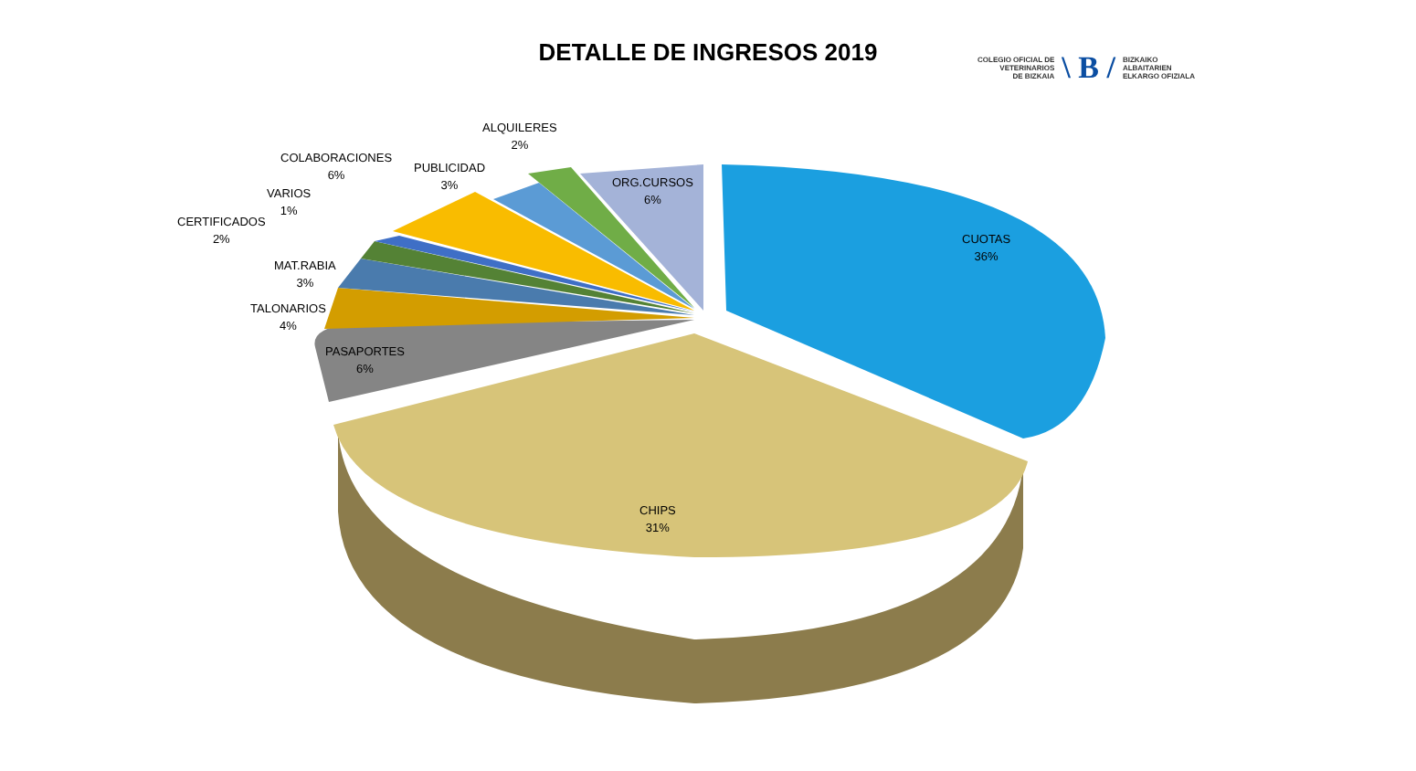DETALLE DE INGRESOS 2019
COLEGIO OFICIAL DE
VETERINARIOS
DE BIZKAIA
\ B /
BIZKAIKO
ALBAITARIEN
ELKARGO OFIZIALA
ALQUILERES
2%
COLABORACIONES
6%
PUBLICIDAD
3%
VARIOS
1%
CERTIFICADOS
2%
MAT.RABIA
3%
TALONARIOS
4%
PASAPORTES
6%
ORG.CURSOS
6%
CUOTAS
36%
CHIPS
31%